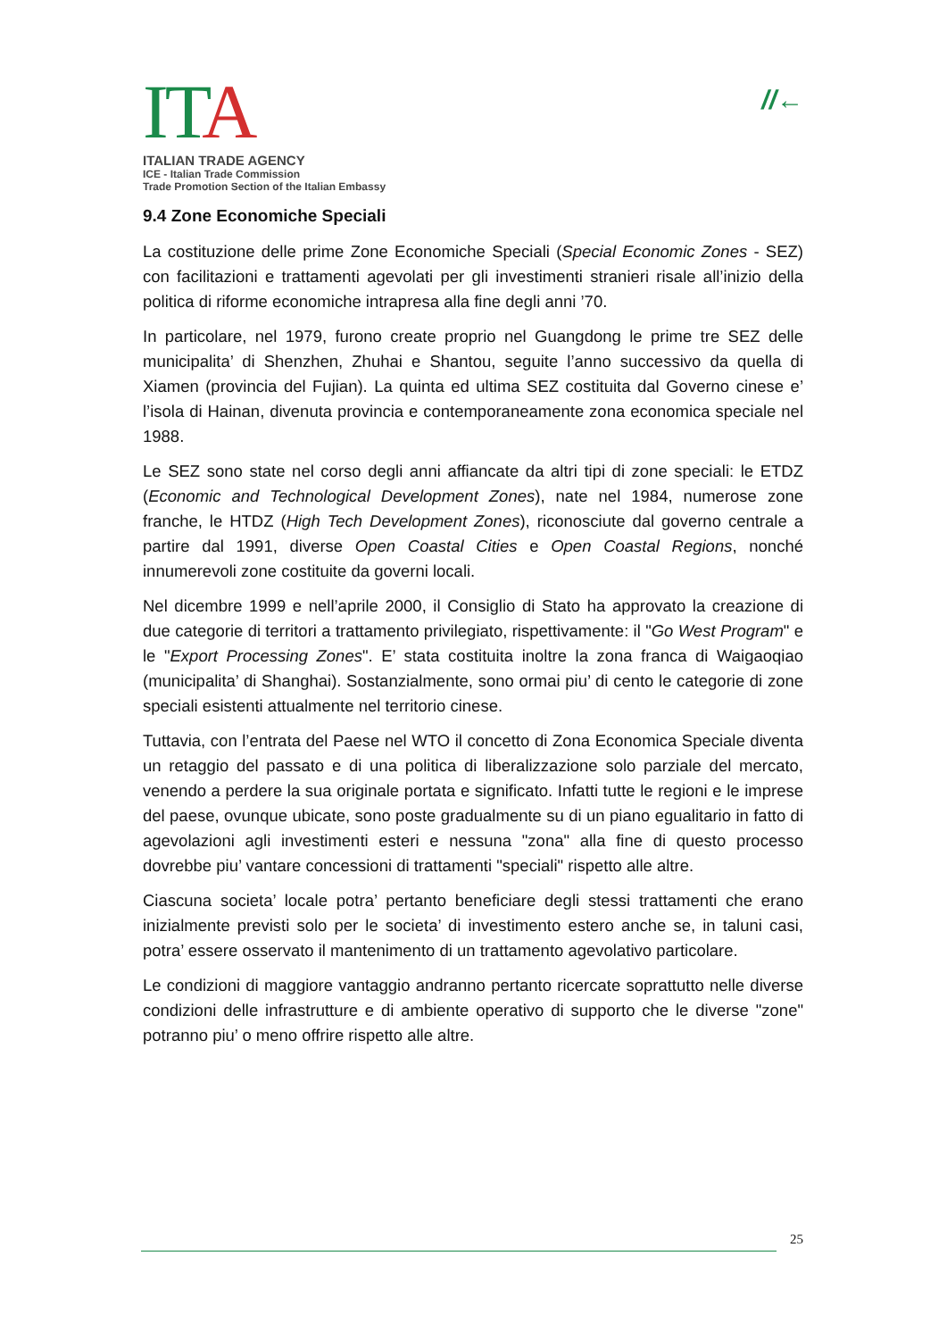ITA
ITALIAN TRADE AGENCY
ICE - Italian Trade Commission
Trade Promotion Section of the Italian Embassy
//←
9.4 Zone Economiche Speciali
La costituzione delle prime Zone Economiche Speciali (Special Economic Zones - SEZ) con facilitazioni e trattamenti agevolati per gli investimenti stranieri risale all’inizio della politica di riforme economiche intrapresa alla fine degli anni ’70.
In particolare, nel 1979, furono create proprio nel Guangdong le prime tre SEZ delle municipalita’ di Shenzhen, Zhuhai e Shantou, seguite l’anno successivo da quella di Xiamen (provincia del Fujian). La quinta ed ultima SEZ costituita dal Governo cinese e’ l’isola di Hainan, divenuta provincia e contemporaneamente zona economica speciale nel 1988.
Le SEZ sono state nel corso degli anni affiancate da altri tipi di zone speciali: le ETDZ (Economic and Technological Development Zones), nate nel 1984, numerose zone franche, le HTDZ (High Tech Development Zones), riconosciute dal governo centrale a partire dal 1991, diverse Open Coastal Cities e Open Coastal Regions, nonché innumerevoli zone costituite da governi locali.
Nel dicembre 1999 e nell’aprile 2000, il Consiglio di Stato ha approvato la creazione di due categorie di territori a trattamento privilegiato, rispettivamente: il "Go West Program" e le "Export Processing Zones". E’ stata costituita inoltre la zona franca di Waigaoqiao (municipalita’ di Shanghai). Sostanzialmente, sono ormai piu’ di cento le categorie di zone speciali esistenti attualmente nel territorio cinese.
Tuttavia, con l’entrata del Paese nel WTO il concetto di Zona Economica Speciale diventa un retaggio del passato e di una politica di liberalizzazione solo parziale del mercato, venendo a perdere la sua originale portata e significato. Infatti tutte le regioni e le imprese del paese, ovunque ubicate, sono poste gradualmente su di un piano egualitario in fatto di agevolazioni agli investimenti esteri e nessuna "zona" alla fine di questo processo dovrebbe piu’ vantare concessioni di trattamenti "speciali" rispetto alle altre.
Ciascuna societa’ locale potra’ pertanto beneficiare degli stessi trattamenti che erano inizialmente previsti solo per le societa’ di investimento estero anche se, in taluni casi, potra’ essere osservato il mantenimento di un trattamento agevolativo particolare.
Le condizioni di maggiore vantaggio andranno pertanto ricercate soprattutto nelle diverse condizioni delle infrastrutture e di ambiente operativo di supporto che le diverse "zone" potranno piu’ o meno offrire rispetto alle altre.
25